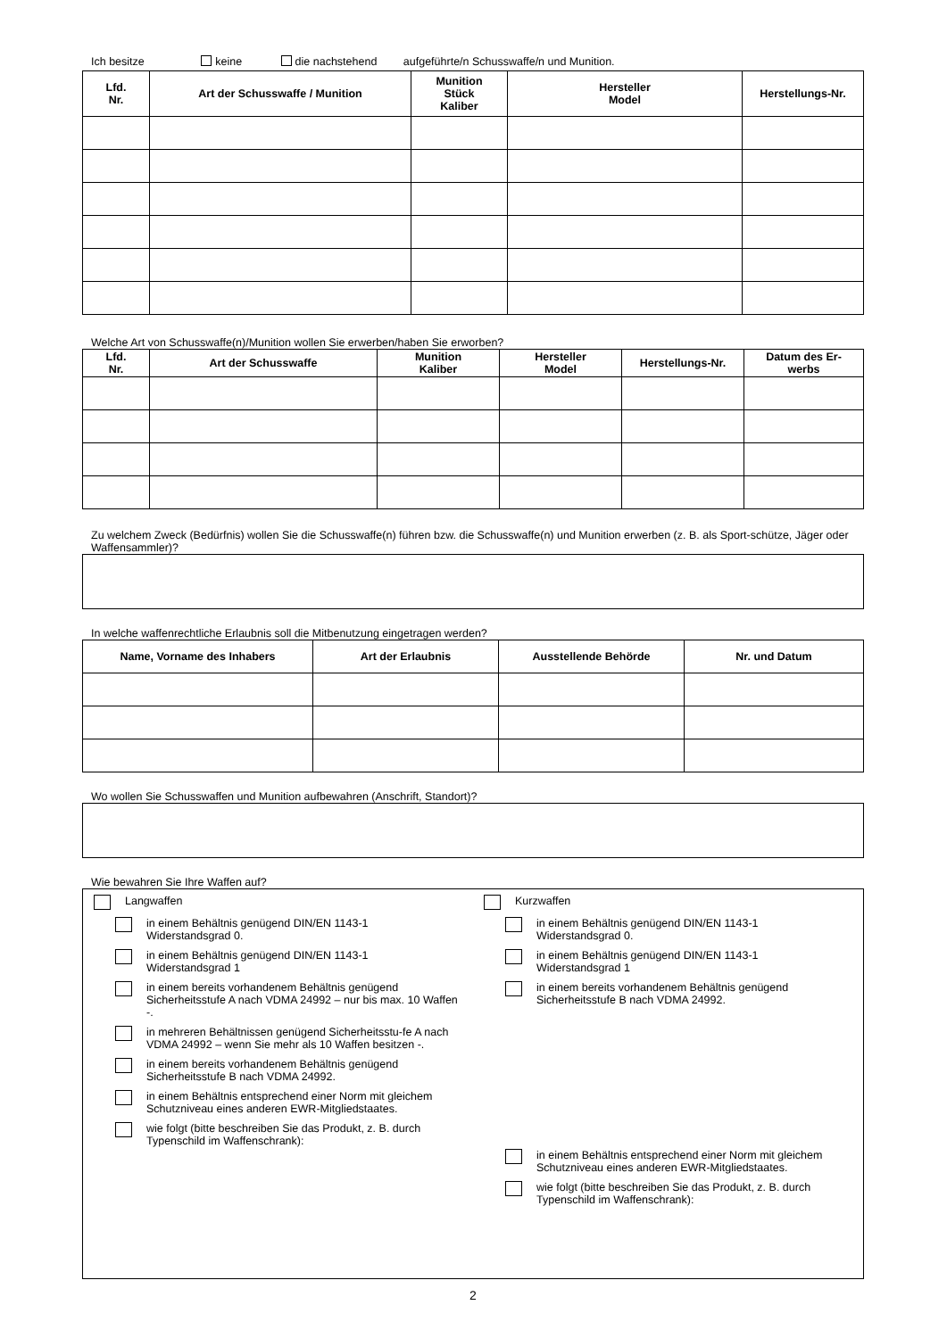Ich besitze keine die nachstehend aufgeführte/n Schusswaffe/n und Munition.
| Lfd. Nr. | Art der Schusswaffe / Munition | Munition Stück Kaliber | Hersteller Model | Herstellungs-Nr. |
| --- | --- | --- | --- | --- |
Welche Art von Schusswaffe(n)/Munition wollen Sie erwerben/haben Sie erworben?
| Lfd. Nr. | Art der Schusswaffe | Munition Kaliber | Hersteller Model | Herstellungs-Nr. | Datum des Er- werbs |
| --- | --- | --- | --- | --- | --- |
Zu welchem Zweck (Bedürfnis) wollen Sie die Schusswaffe(n) führen bzw. die Schusswaffe(n) und Munition erwerben (z. B. als Sport-schütze, Jäger oder Waffensammler)?
In welche waffenrechtliche Erlaubnis soll die Mitbenutzung eingetragen werden?
| Name, Vorname des Inhabers | Art der Erlaubnis | Ausstellende Behörde | Nr. und Datum |
| --- | --- | --- | --- |
Wo wollen Sie Schusswaffen und Munition aufbewahren (Anschrift, Standort)?
Wie bewahren Sie Ihre Waffen auf?
Langwaffen
in einem Behältnis genügend DIN/EN 1143-1
Widerstandsgrad 0.
in einem Behältnis genügend DIN/EN 1143-1
Widerstandsgrad 1
in einem bereits vorhandenem Behältnis genügend Sicherheitsstufe A nach VDMA 24992 – nur bis max. 10 Waffen -.
in mehreren Behältnissen genügend Sicherheitsstu-fe A nach VDMA 24992 – wenn Sie mehr als 10 Waffen besitzen -.
in einem bereits vorhandenem Behältnis genügend Sicherheitsstufe B nach VDMA 24992.
in einem Behältnis entsprechend einer Norm mit gleichem Schutzniveau eines anderen EWR-Mitgliedstaates.
wie folgt (bitte beschreiben Sie das Produkt, z. B. durch Typenschild im Waffenschrank):
Kurzwaffen
in einem Behältnis genügend DIN/EN 1143-1
Widerstandsgrad 0.
in einem Behältnis genügend DIN/EN 1143-1
Widerstandsgrad 1
in einem bereits vorhandenem Behältnis genügend Sicherheitsstufe B nach VDMA 24992.
in einem Behältnis entsprechend einer Norm mit gleichem Schutzniveau eines anderen EWR-Mitgliedstaates.
wie folgt (bitte beschreiben Sie das Produkt, z. B. durch Typenschild im Waffenschrank):
2